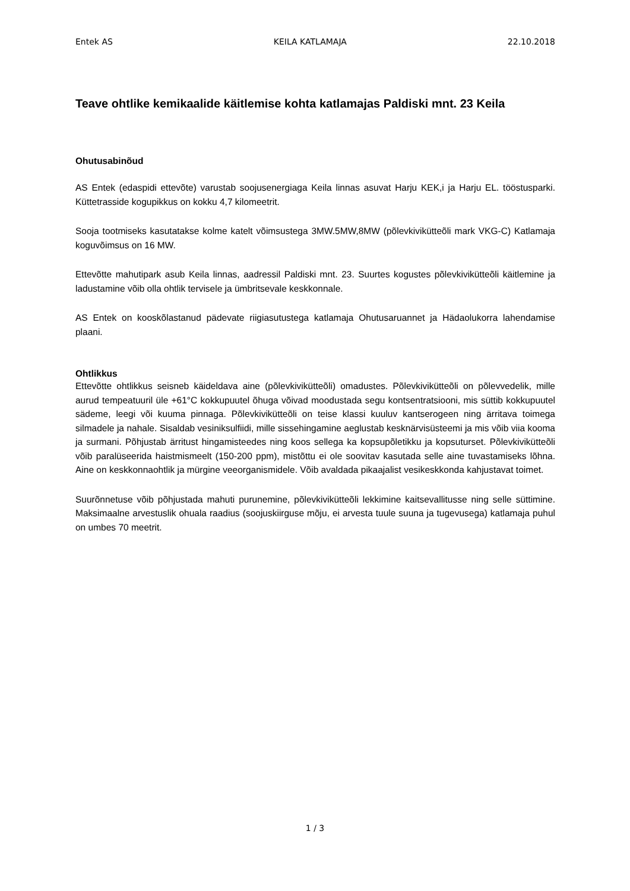Entek AS KEILA KATLAMAJA 22.10.2018
Teave ohtlike kemikaalide käitlemise kohta katlamajas Paldiski mnt. 23 Keila
Ohutusabinõud
AS Entek (edaspidi ettevõte) varustab soojusenergiaga Keila linnas asuvat Harju KEK,i ja Harju EL. tööstusparki. Küttetrasside kogupikkus on kokku 4,7 kilomeetrit.
Sooja tootmiseks kasutatakse kolme katelt võimsustega 3MW.5MW,8MW (põlevkivikütteõli mark VKG-C) Katlamaja koguvõimsus on 16 MW.
Ettevõtte mahutipark asub Keila linnas, aadressil Paldiski mnt. 23. Suurtes kogustes põlevkivikütteõli käitlemine ja ladustamine võib olla ohtlik tervisele ja ümbritsevale keskkonnale.
AS Entek on kooskõlastanud pädevate riigiasutustega katlamaja Ohutusaruannet ja Hädaolukorra lahendamise plaani.
Ohtlikkus
Ettevõtte ohtlikkus seisneb käideldava aine (põlevkivikütteõli) omadustes. Põlevkivikütteõli on põlevvedelik, mille aurud tempeatuuril üle +61°C kokkupuutel õhuga võivad moodustada segu kontsentratsiooni, mis süttib kokkupuutel sädeme, leegi või kuuma pinnaga. Põlevkivikütteõli on teise klassi kuuluv kantserogeen ning ärritava toimega silmadele ja nahale. Sisaldab vesiniksulfiidi, mille sissehingamine aeglustab kesknärvisüsteemi ja mis võib viia kooma ja surmani. Põhjustab ärritust hingamisteedes ning koos sellega ka kopsupõletikku ja kopsuturset. Põlevkivikütteõli võib paralüseerida haistmismeelt (150-200 ppm), mistõttu ei ole soovitav kasutada selle aine tuvastamiseks lõhna. Aine on keskkonnaohtlik ja mürgine veeorganismidele. Võib avaldada pikaajalist vesikeskkonda kahjustavat toimet.
Suurõnnetuse võib põhjustada mahuti purunemine, põlevkivikütteõli lekkimine kaitsevallitusse ning selle süttimine. Maksimaalne arvestuslik ohuala raadius (soojuskiirguse mõju, ei arvesta tuule suuna ja tugevusega) katlamaja puhul on umbes 70 meetrit.
1 / 3